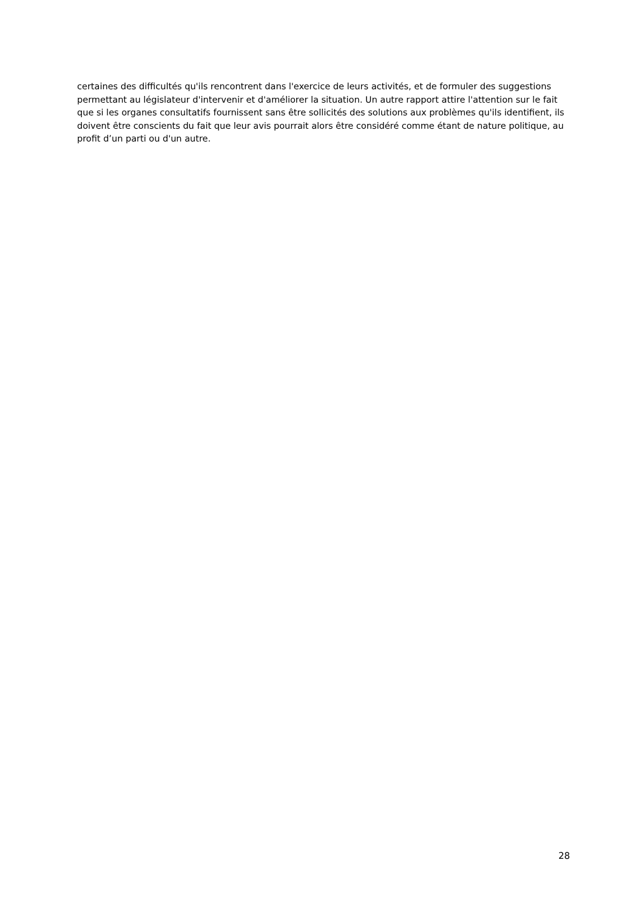certaines des difficultés qu'ils rencontrent dans l'exercice de leurs activités, et de formuler des suggestions permettant au législateur d'intervenir et d'améliorer la situation. Un autre rapport attire l'attention sur le fait que si les organes consultatifs fournissent sans être sollicités des solutions aux problèmes qu'ils identifient, ils doivent être conscients du fait que leur avis pourrait alors être considéré comme étant de nature politique, au profit d’un parti ou d'un autre.
28